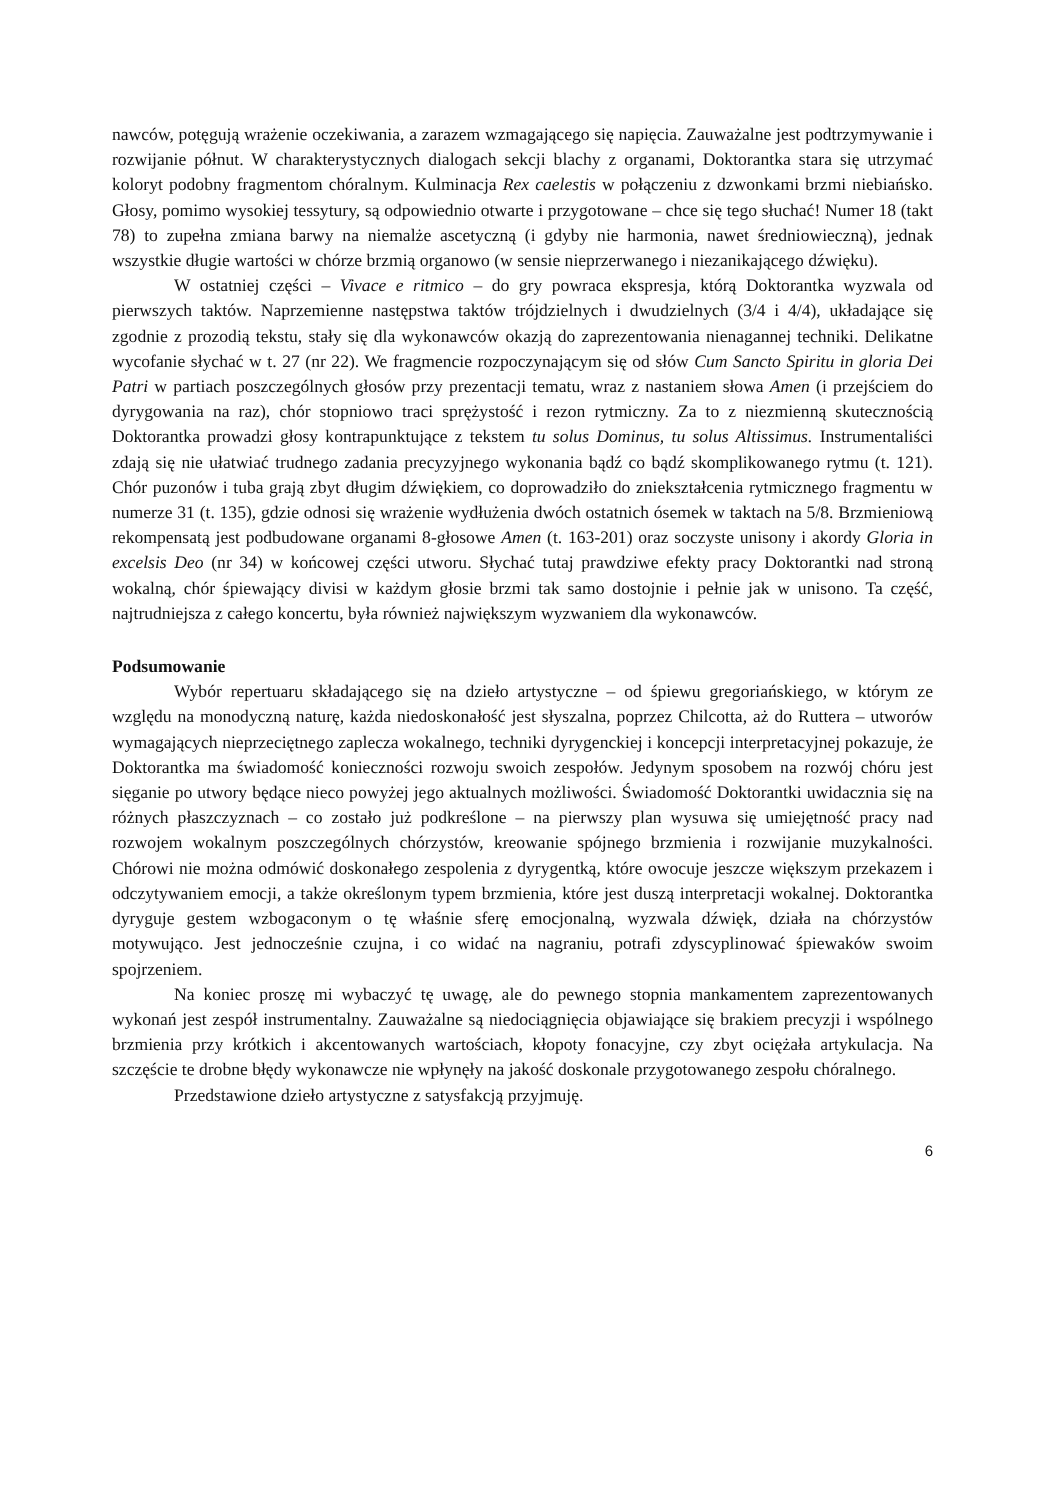nawców, potęgują wrażenie oczekiwania, a zarazem wzmagającego się napięcia. Zauważalne jest podtrzymywanie i rozwijanie półnut. W charakterystycznych dialogach sekcji blachy z organami, Doktorantka stara się utrzymać koloryt podobny fragmentom chóralnym. Kulminacja Rex caelestis w połączeniu z dzwonkami brzmi niebiańsko. Głosy, pomimo wysokiej tessytury, są odpowiednio otwarte i przygotowane – chce się tego słuchać! Numer 18 (takt 78) to zupełna zmiana barwy na niemalże ascetyczną (i gdyby nie harmonia, nawet średniowieczną), jednak wszystkie długie wartości w chórze brzmią organowo (w sensie nieprzerwanego i niezanikającego dźwięku).
W ostatniej części – Vivace e ritmico – do gry powraca ekspresja, którą Doktorantka wyzwala od pierwszych taktów. Naprzemienne następstwa taktów trójdzielnych i dwudzielnych (3/4 i 4/4), układające się zgodnie z prozodią tekstu, stały się dla wykonawców okazją do zaprezentowania nienagannej techniki. Delikatne wycofanie słychać w t. 27 (nr 22). We fragmencie rozpoczynającym się od słów Cum Sancto Spiritu in gloria Dei Patri w partiach poszczególnych głosów przy prezentacji tematu, wraz z nastaniem słowa Amen (i przejściem do dyrygowania na raz), chór stopniowo traci sprężystość i rezon rytmiczny. Za to z niezmienną skutecznością Doktorantka prowadzi głosy kontrapunktujące z tekstem tu solus Dominus, tu solus Altissimus. Instrumentaliści zdają się nie ułatwiać trudnego zadania precyzyjnego wykonania bądź co bądź skomplikowanego rytmu (t. 121). Chór puzonów i tuba grają zbyt długim dźwiękiem, co doprowadziło do zniekształcenia rytmicznego fragmentu w numerze 31 (t. 135), gdzie odnosi się wrażenie wydłużenia dwóch ostatnich ósemek w taktach na 5/8. Brzmieniową rekompensatą jest podbudowane organami 8-głosowe Amen (t. 163-201) oraz soczyste unisony i akordy Gloria in excelsis Deo (nr 34) w końcowej części utworu. Słychać tutaj prawdziwe efekty pracy Doktorantki nad stroną wokalną, chór śpiewający divisi w każdym głosie brzmi tak samo dostojnie i pełnie jak w unisono. Ta część, najtrudniejsza z całego koncertu, była również największym wyzwaniem dla wykonawców.
Podsumowanie
Wybór repertuaru składającego się na dzieło artystyczne – od śpiewu gregoriańskiego, w którym ze względu na monodyczną naturę, każda niedoskonałość jest słyszalna, poprzez Chilcotta, aż do Ruttera – utworów wymagających nieprzeciętnego zaplecza wokalnego, techniki dyrygenckiej i koncepcji interpretacyjnej pokazuje, że Doktorantka ma świadomość konieczności rozwoju swoich zespołów. Jedynym sposobem na rozwój chóru jest sięganie po utwory będące nieco powyżej jego aktualnych możliwości. Świadomość Doktorantki uwidacznia się na różnych płaszczyznach – co zostało już podkreślone – na pierwszy plan wysuwa się umiejętność pracy nad rozwojem wokalnym poszczególnych chórzystów, kreowanie spójnego brzmienia i rozwijanie muzykalności. Chórowi nie można odmówić doskonałego zespolenia z dyrygentką, które owocuje jeszcze większym przekazem i odczytywaniem emocji, a także określonym typem brzmienia, które jest duszą interpretacji wokalnej. Doktorantka dyryguje gestem wzbogaconym o tę właśnie sferę emocjonalną, wyzwala dźwięk, działa na chórzystów motywująco. Jest jednocześnie czujna, i co widać na nagraniu, potrafi zdyscyplinować śpiewaków swoim spojrzeniem.
Na koniec proszę mi wybaczyć tę uwagę, ale do pewnego stopnia mankamentem zaprezentowanych wykonań jest zespół instrumentalny. Zauważalne są niedociągnięcia objawiające się brakiem precyzji i wspólnego brzmienia przy krótkich i akcentowanych wartościach, kłopoty fonacyjne, czy zbyt ociężała artykulacja. Na szczęście te drobne błędy wykonawcze nie wpłynęły na jakość doskonale przygotowanego zespołu chóralnego.
Przedstawione dzieło artystyczne z satysfakcją przyjmuję.
6